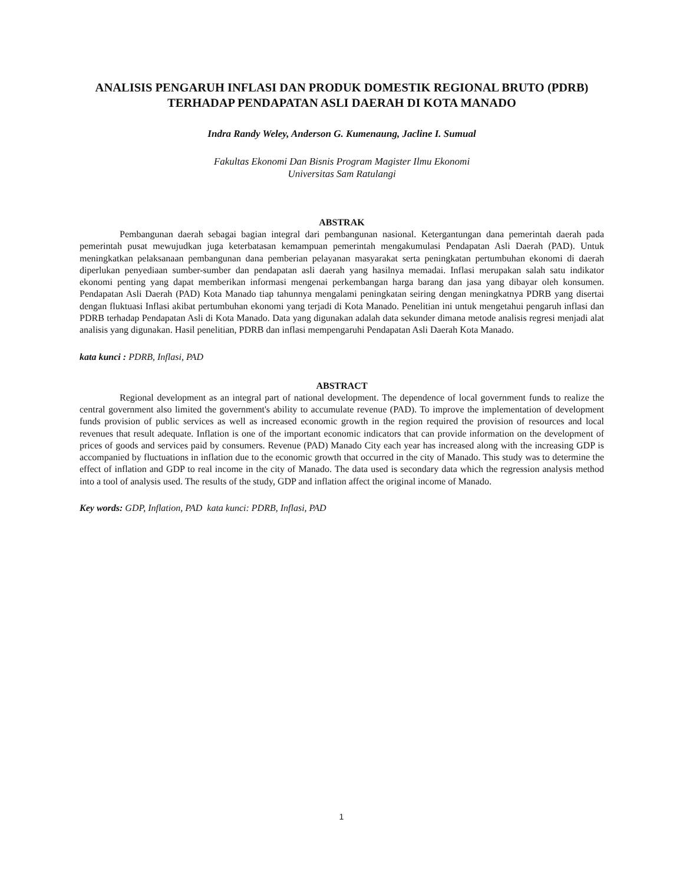ANALISIS PENGARUH INFLASI DAN PRODUK DOMESTIK REGIONAL BRUTO (PDRB) TERHADAP PENDAPATAN ASLI DAERAH DI KOTA MANADO
Indra Randy Weley, Anderson G. Kumenaung, Jacline I. Sumual
Fakultas Ekonomi Dan Bisnis Program Magister Ilmu Ekonomi
Universitas Sam Ratulangi
ABSTRAK
Pembangunan daerah sebagai bagian integral dari pembangunan nasional. Ketergantungan dana pemerintah daerah pada pemerintah pusat mewujudkan juga keterbatasan kemampuan pemerintah mengakumulasi Pendapatan Asli Daerah (PAD). Untuk meningkatkan pelaksanaan pembangunan dana pemberian pelayanan masyarakat serta peningkatan pertumbuhan ekonomi di daerah diperlukan penyediaan sumber-sumber dan pendapatan asli daerah yang hasilnya memadai. Inflasi merupakan salah satu indikator ekonomi penting yang dapat memberikan informasi mengenai perkembangan harga barang dan jasa yang dibayar oleh konsumen. Pendapatan Asli Daerah (PAD) Kota Manado tiap tahunnya mengalami peningkatan seiring dengan meningkatnya PDRB yang disertai dengan fluktuasi Inflasi akibat pertumbuhan ekonomi yang terjadi di Kota Manado. Penelitian ini untuk mengetahui pengaruh inflasi dan PDRB terhadap Pendapatan Asli di Kota Manado. Data yang digunakan adalah data sekunder dimana metode analisis regresi menjadi alat analisis yang digunakan. Hasil penelitian, PDRB dan inflasi mempengaruhi Pendapatan Asli Daerah Kota Manado.
kata kunci : PDRB, Inflasi, PAD
ABSTRACT
Regional development as an integral part of national development. The dependence of local government funds to realize the central government also limited the government's ability to accumulate revenue (PAD). To improve the implementation of development funds provision of public services as well as increased economic growth in the region required the provision of resources and local revenues that result adequate. Inflation is one of the important economic indicators that can provide information on the development of prices of goods and services paid by consumers. Revenue (PAD) Manado City each year has increased along with the increasing GDP is accompanied by fluctuations in inflation due to the economic growth that occurred in the city of Manado. This study was to determine the effect of inflation and GDP to real income in the city of Manado. The data used is secondary data which the regression analysis method into a tool of analysis used. The results of the study, GDP and inflation affect the original income of Manado.
Key words: GDP, Inflation, PAD kata kunci: PDRB, Inflasi, PAD
1